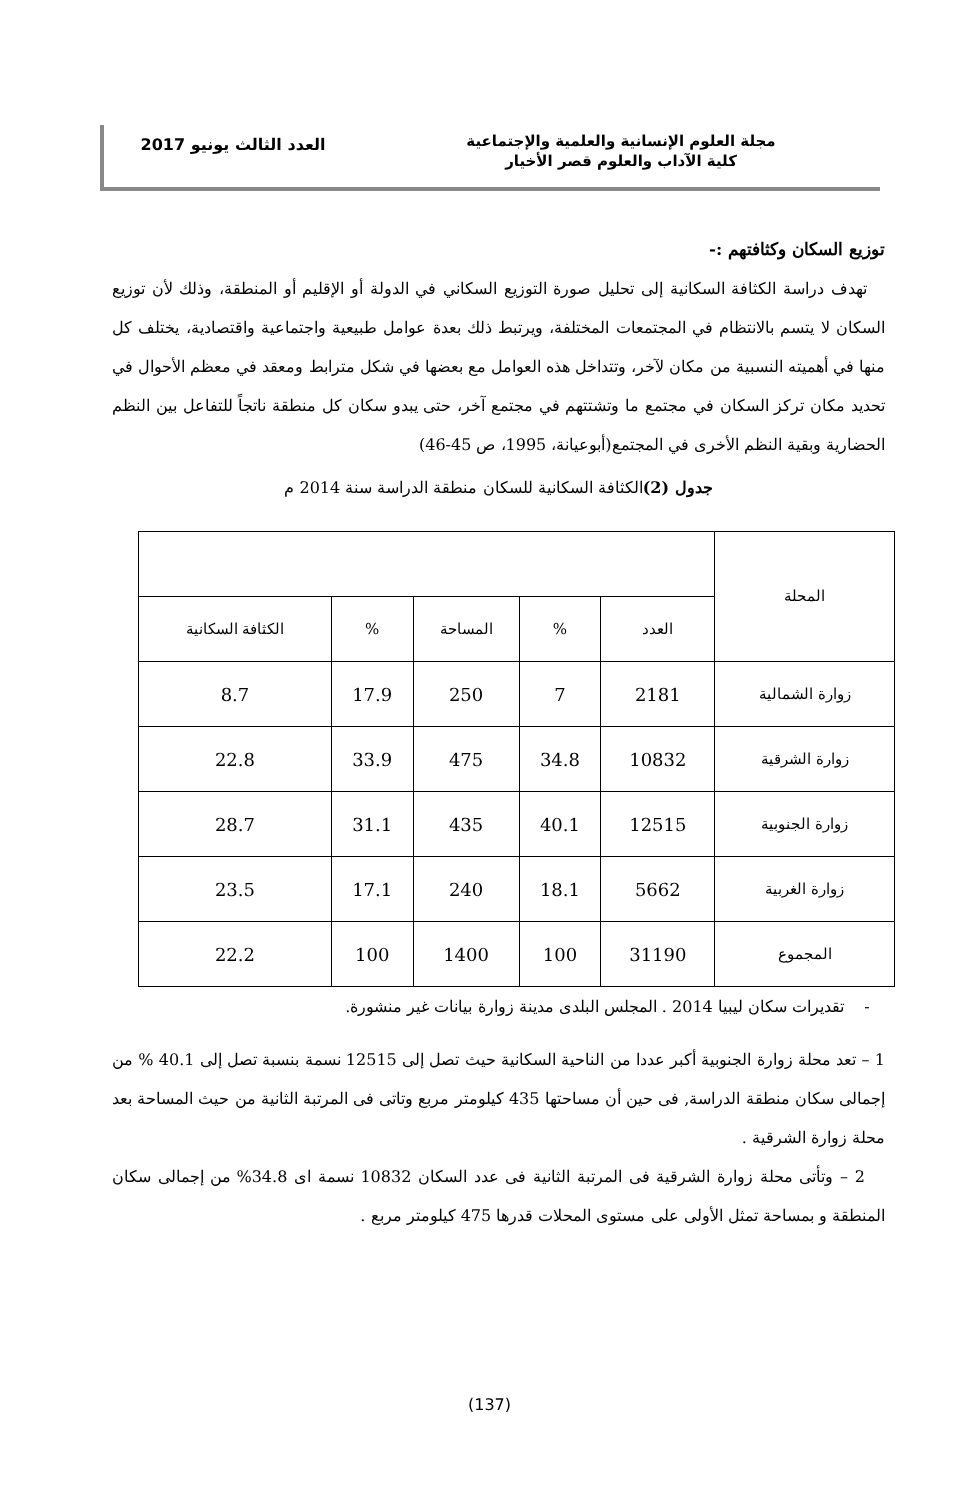مجلة العلوم الإنسانية والعلمية والإجتماعية
كلية الآداب والعلوم قصر الأخيار
العدد الثالث يونيو 2017
توزيع السكان وكثافتهم :-
تهدف دراسة الكثافة السكانية إلى تحليل صورة التوزيع السكاني في الدولة أو الإقليم أو المنطقة، وذلك لأن توزيع السكان لا يتسم بالانتظام في المجتمعات المختلفة، ويرتبط ذلك بعدة عوامل طبيعية واجتماعية واقتصادية، يختلف كل منها في أهميته النسبية من مكان لآخر، وتتداخل هذه العوامل مع بعضها في شكل مترابط ومعقد في معظم الأحوال في تحديد مكان تركز السكان في مجتمع ما وتشتتهم في مجتمع آخر، حتى يبدو سكان كل منطقة ناتجاً للتفاعل بين النظم الحضارية وبقية النظم الأخرى في المجتمع(أبوعيانة، 1995، ص 45-46)
جدول (2) الكثافة السكانية للسكان منطقة الدراسة سنة 2014 م
| المحلة | | | | | |
| --- | --- | --- | --- | --- | --- |
| | العدد | % | المساحة | % | الكثافة السكانية |
| زوارة الشمالية | 2181 | 7 | 250 | 17.9 | 8.7 |
| زوارة الشرقية | 10832 | 34.8 | 475 | 33.9 | 22.8 |
| زوارة الجنوبية | 12515 | 40.1 | 435 | 31.1 | 28.7 |
| زوارة الغربية | 5662 | 18.1 | 240 | 17.1 | 23.5 |
| المجموع | 31190 | 100 | 1400 | 100 | 22.2 |
- تقديرات سكان ليبيا 2014 . المجلس البلدى مدينة زوارة بيانات غير منشورة.
1 – تعد محلة زوارة الجنوبية أكبر عددا من الناحية السكانية حيث تصل إلى 12515 نسمة بنسبة تصل إلى 40.1 % من إجمالى سكان منطقة الدراسة, فى حين أن مساحتها 435 كيلومتر مربع وتاتى فى المرتبة الثانية من حيث المساحة بعد محلة زوارة الشرقية .
2 – وتأتى محلة زوارة الشرقية فى المرتبة الثانية فى عدد السكان 10832 نسمة اى 34.8% من إجمالى سكان المنطقة و بمساحة تمثل الأولى على مستوى المحلات قدرها 475 كيلومتر مربع .
(137)